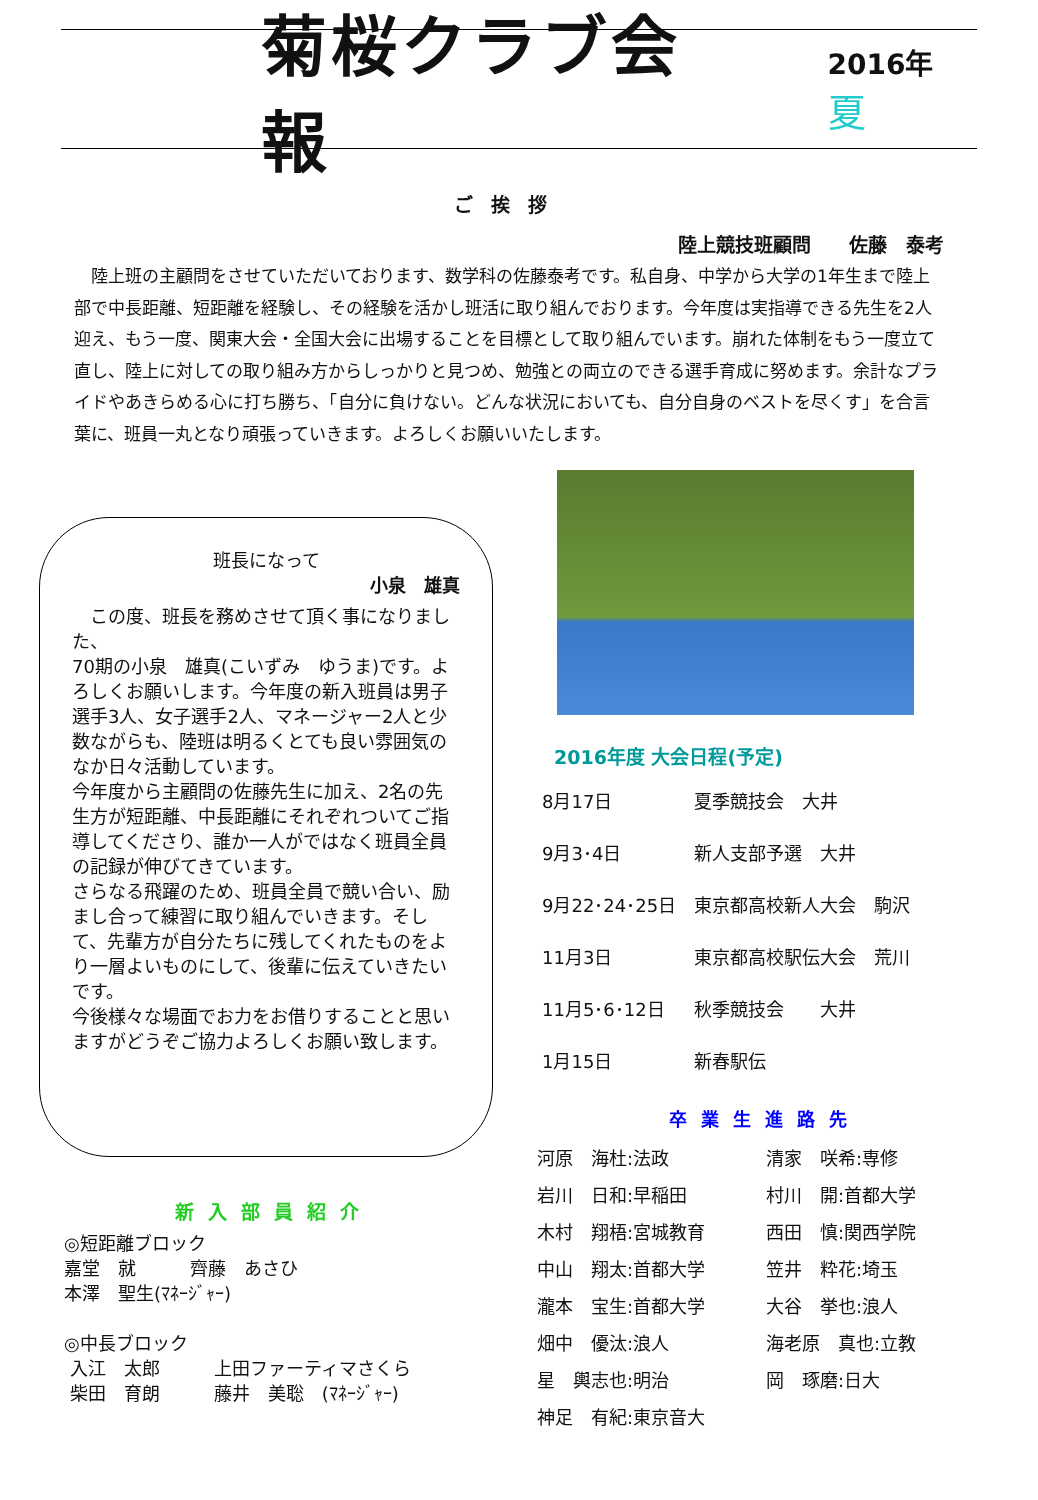菊桜クラブ会報
2016年 夏
ご挨拶
陸上競技班顧問　　佐藤　泰考
　陸上班の主顧問をさせていただいております、数学科の佐藤泰考です。私自身、中学から大学の1年生まで陸上部で中長距離、短距離を経験し、その経験を活かし班活に取り組んでおります。今年度は実指導できる先生を2人迎え、もう一度、関東大会・全国大会に出場することを目標として取り組んでいます。崩れた体制をもう一度立て直し、陸上に対しての取り組み方からしっかりと見つめ、勉強との両立のできる選手育成に努めます。余計なプライドやあきらめる心に打ち勝ち、「自分に負けない。どんな状況においても、自分自身のベストを尽くす」を合言葉に、班員一丸となり頑張っていきます。よろしくお願いいたします。
班長になって
小泉　雄真
　この度、班長を務めさせて頂く事になりました、
70期の小泉　雄真(こいずみ　ゆうま)です。よろしくお願いします。今年度の新入班員は男子選手3人、女子選手2人、マネージャー2人と少数ながらも、陸班は明るくとても良い雰囲気のなか日々活動しています。
今年度から主顧問の佐藤先生に加え、2名の先生方が短距離、中長距離にそれぞれついてご指導してくださり、誰か一人がではなく班員全員の記録が伸びてきています。
さらなる飛躍のため、班員全員で競い合い、励まし合って練習に取り組んでいきます。そして、先輩方が自分たちに残してくれたものをより一層よいものにして、後輩に伝えていきたいです。
今後様々な場面でお力をお借りすることと思いますがどうぞご協力よろしくお願い致します。
2016年度 大会日程(予定)
| 8月17日 | 夏季競技会 大井 |
| 9月3･4日 | 新人支部予選 大井 |
| 9月22･24･25日 | 東京都高校新人大会 駒沢 |
| 11月3日 | 東京都高校駅伝大会 荒川 |
| 11月5･6･12日 | 秋季競技会 大井 |
| 1月15日 | 新春駅伝 |
卒業生進路先
| 河原 海杜:法政 | 清家 咲希:専修 |
| 岩川 日和:早稲田 | 村川 開:首都大学 |
| 木村 翔梧:宮城教育 | 西田 慎:関西学院 |
| 中山 翔太:首都大学 | 笠井 粋花:埼玉 |
| 瀧本 宝生:首都大学 | 大谷 挙也:浪人 |
| 畑中 優汰:浪人 | 海老原 真也:立教 |
| 星 輿志也:明治 | 岡 琢磨:日大 |
| 神足 有紀:東京音大 | |
新入部員紹介
◎短距離ブロック
嘉堂　就　　　齊藤　あさひ
本澤　聖生(ﾏﾈｰｼﾞｬｰ)
◎中長ブロック
入江　太郎　　　上田ファーティマさくら
柴田　育朗　　　藤井　美聡　(ﾏﾈｰｼﾞｬｰ)